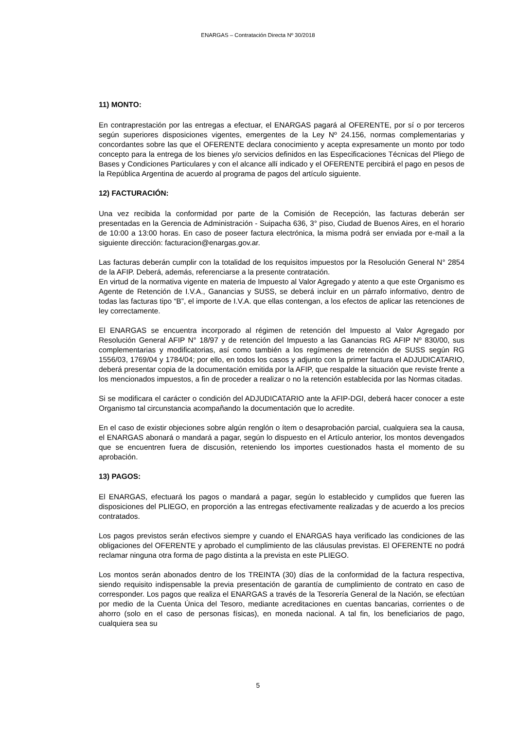ENARGAS – Contratación Directa Nº 30/2018
11) MONTO:
En contraprestación por las entregas a efectuar, el ENARGAS pagará al OFERENTE, por sí o por terceros según superiores disposiciones vigentes, emergentes de la Ley Nº 24.156, normas complementarias y concordantes sobre las que el OFERENTE declara conocimiento y acepta expresamente un monto por todo concepto para la entrega de los bienes y/o servicios definidos en las Especificaciones Técnicas del Pliego de Bases y Condiciones Particulares y con el alcance allí indicado y el OFERENTE percibirá el pago en pesos de la República Argentina de acuerdo al programa de pagos del artículo siguiente.
12) FACTURACIÓN:
Una vez recibida la conformidad por parte de la Comisión de Recepción, las facturas deberán ser presentadas en la Gerencia de Administración - Suipacha 636, 3° piso, Ciudad de Buenos Aires, en el horario de 10:00 a 13:00 horas. En caso de poseer factura electrónica, la misma podrá ser enviada por e-mail a la siguiente dirección: facturacion@enargas.gov.ar.
Las facturas deberán cumplir con la totalidad de los requisitos impuestos por la Resolución General N° 2854 de la AFIP. Deberá, además, referenciarse a la presente contratación.
En virtud de la normativa vigente en materia de Impuesto al Valor Agregado y atento a que este Organismo es Agente de Retención de I.V.A., Ganancias y SUSS, se deberá incluir en un párrafo informativo, dentro de todas las facturas tipo “B”, el importe de I.V.A. que ellas contengan, a los efectos de aplicar las retenciones de ley correctamente.
El ENARGAS se encuentra incorporado al régimen de retención del Impuesto al Valor Agregado por Resolución General AFIP N° 18/97 y de retención del Impuesto a las Ganancias RG AFIP Nº 830/00, sus complementarias y modificatorias, así como también a los regímenes de retención de SUSS según RG 1556/03, 1769/04 y 1784/04; por ello, en todos los casos y adjunto con la primer factura el ADJUDICATARIO, deberá presentar copia de la documentación emitida por la AFIP, que respalde la situación que reviste frente a los mencionados impuestos, a fin de proceder a realizar o no la retención establecida por las Normas citadas.
Si se modificara el carácter o condición del ADJUDICATARIO ante la AFIP-DGI, deberá hacer conocer a este Organismo tal circunstancia acompañando la documentación que lo acredite.
En el caso de existir objeciones sobre algún renglón o ítem o desaprobación parcial, cualquiera sea la causa, el ENARGAS abonará o mandará a pagar, según lo dispuesto en el Artículo anterior, los montos devengados que se encuentren fuera de discusión, reteniendo los importes cuestionados hasta el momento de su aprobación.
13) PAGOS:
El ENARGAS, efectuará los pagos o mandará a pagar, según lo establecido y cumplidos que fueren las disposiciones del PLIEGO, en proporción a las entregas efectivamente realizadas y de acuerdo a los precios contratados.
Los pagos previstos serán efectivos siempre y cuando el ENARGAS haya verificado las condiciones de las obligaciones del OFERENTE y aprobado el cumplimiento de las cláusulas previstas. El OFERENTE no podrá reclamar ninguna otra forma de pago distinta a la prevista en este PLIEGO.
Los montos serán abonados dentro de los TREINTA (30) días de la conformidad de la factura respectiva, siendo requisito indispensable la previa presentación de garantía de cumplimiento de contrato en caso de corresponder. Los pagos que realiza el ENARGAS a través de la Tesorería General de la Nación, se efectúan por medio de la Cuenta Única del Tesoro, mediante acreditaciones en cuentas bancarias, corrientes o de ahorro (solo en el caso de personas físicas), en moneda nacional. A tal fin, los beneficiarios de pago, cualquiera sea su
5